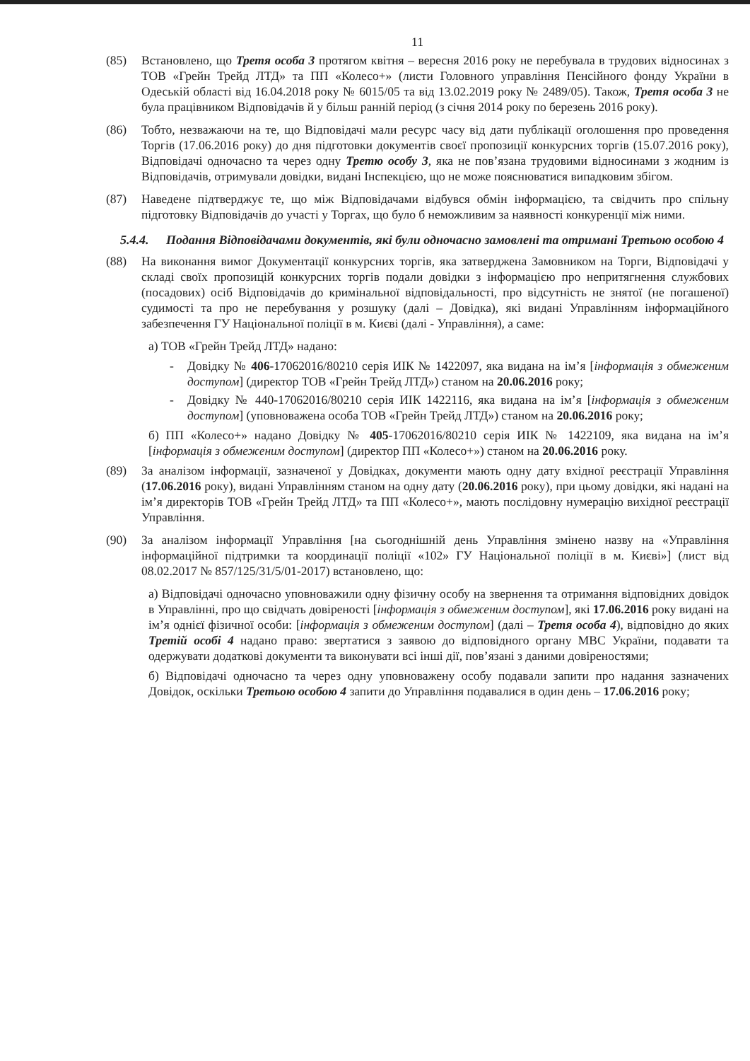11
(85) Встановлено, що Третя особа 3 протягом квітня – вересня 2016 року не перебувала в трудових відносинах з ТОВ «Грейн Трейд ЛТД» та ПП «Колесо+» (листи Головного управління Пенсійного фонду України в Одеській області від 16.04.2018 року № 6015/05 та від 13.02.2019 року № 2489/05). Також, Третя особа 3 не була працівником Відповідачів й у більш ранній період (з січня 2014 року по березень 2016 року).
(86) Тобто, незважаючи на те, що Відповідачі мали ресурс часу від дати публікації оголошення про проведення Торгів (17.06.2016 року) до дня підготовки документів своєї пропозиції конкурсних торгів (15.07.2016 року), Відповідачі одночасно та через одну Третю особу 3, яка не пов’язана трудовими відносинами з жодним із Відповідачів, отримували довідки, видані Інспекцією, що не може пояснюватися випадковим збігом.
(87) Наведене підтверджує те, що між Відповідачами відбувся обмін інформацією, та свідчить про спільну підготовку Відповідачів до участі у Торгах, що було б неможливим за наявності конкуренції між ними.
5.4.4. Подання Відповідачами документів, які були одночасно замовлені та отримані Третьою особою 4
(88) На виконання вимог Документації конкурсних торгів, яка затверджена Замовником на Торги, Відповідачі у складі своїх пропозицій конкурсних торгів подали довідки з інформацією про непритягнення службових (посадових) осіб Відповідачів до кримінальної відповідальності, про відсутність не знятої (не погашеної) судимості та про не перебування у розшуку (далі – Довідка), які видані Управлінням інформаційного забезпечення ГУ Національної поліції в м. Києві (далі - Управління), а саме:
а) ТОВ «Грейн Трейд ЛТД» надано:
- Довідку № 406-17062016/80210 серія ИІК № 1422097, яка видана на ім’я [інформація з обмеженим доступом] (директор ТОВ «Грейн Трейд ЛТД») станом на 20.06.2016 року;
- Довідку № 440-17062016/80210 серія ИІК 1422116, яка видана на ім’я [інформація з обмеженим доступом] (уповноважена особа ТОВ «Грейн Трейд ЛТД») станом на 20.06.2016 року;
б) ПП «Колесо+» надано Довідку № 405-17062016/80210 серія ИІК № 1422109, яка видана на ім’я [інформація з обмеженим доступом] (директор ПП «Колесо+») станом на 20.06.2016 року.
(89) За аналізом інформації, зазначеної у Довідках, документи мають одну дату вхідної реєстрації Управління (17.06.2016 року), видані Управлінням станом на одну дату (20.06.2016 року), при цьому довідки, які надані на ім’я директорів ТОВ «Грейн Трейд ЛТД» та ПП «Колесо+», мають послідовну нумерацію вихідної реєстрації Управління.
(90) За аналізом інформації Управління [на сьогоднішній день Управління змінено назву на «Управління інформаційної підтримки та координації поліції «102» ГУ Національної поліції в м. Києві»] (лист від 08.02.2017 № 857/125/31/5/01-2017) встановлено, що:
а) Відповідачі одночасно уповноважили одну фізичну особу на звернення та отримання відповідних довідок в Управлінні, про що свідчать довіреності [інформація з обмеженим доступом], які 17.06.2016 року видані на ім’я однієї фізичної особи: [інформація з обмеженим доступом] (далі – Третя особа 4), відповідно до яких Третій особі 4 надано право: звертатися з заявою до відповідного органу МВС України, подавати та одержувати додаткові документи та виконувати всі інші дії, пов’язані з даними довіреностями;
б) Відповідачі одночасно та через одну уповноважену особу подавали запити про надання зазначених Довідок, оскільки Третьою особою 4 запити до Управління подавалися в один день – 17.06.2016 року;